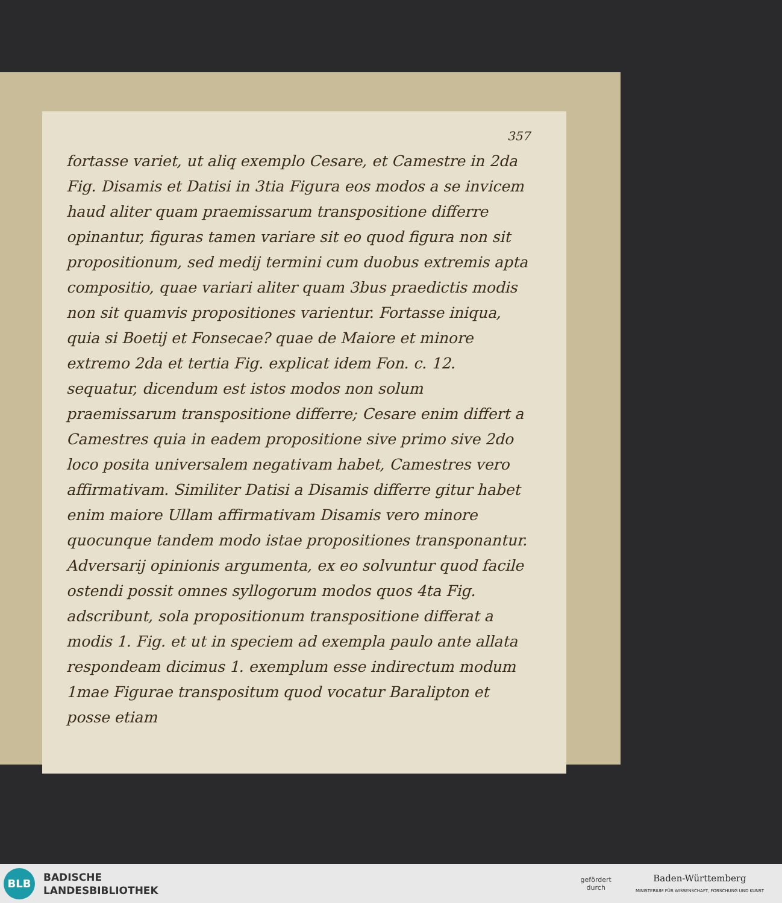357
fortasse variet, ut aliq exemplo Cesare, et Camestre in 2da Fig. Disamis et Datisi in 3tia Figura eos modos a se invicem haud aliter quam praemissarum transpositione differre opinantur, figuras tamen variare sit eo quod figura non sit propositionum, sed medij termini cum duobus extremis apta compositio, quae variari aliter quam 3bus praedictis modis non sit quamvis propositiones varientur. Fortasse iniqua, quia si Boetij et Fonsecae? quae de Maiore et minore extremo 2da et tertia Fig. explicat idem Fon. c. 12. sequatur, dicendum est istos modos non solum praemissarum transpositione differre; Cesare enim differt a Camestres quia in eadem propositione sive primo sive 2do loco posita universalem negativam habet, Camestres vero affirmativam. Similiter Datisi a Disamis differre gitur habet enim maiore Ullam affirmativam Disamis vero minore quocunque tandem modo istae propositiones transponantur. Adversarij opinionis argumenta, ex eo solvuntur quod facile ostendi possit omnes syllogorum modos quos 4ta Fig. adscribunt, sola propositionum transpositione differat a modis 1. Fig. et ut in speciem ad exempla paulo ante allata respondeam dicimus 1. exemplum esse indirectum modum 1mae Figurae transpositum quod vocatur Baralipton et posse etiam
BLB
BADISCHE
LANDESBIBLIOTHEK
gefördert
durch
Baden-Württemberg
MINISTERIUM FÜR WISSENSCHAFT, FORSCHUNG UND KUNST